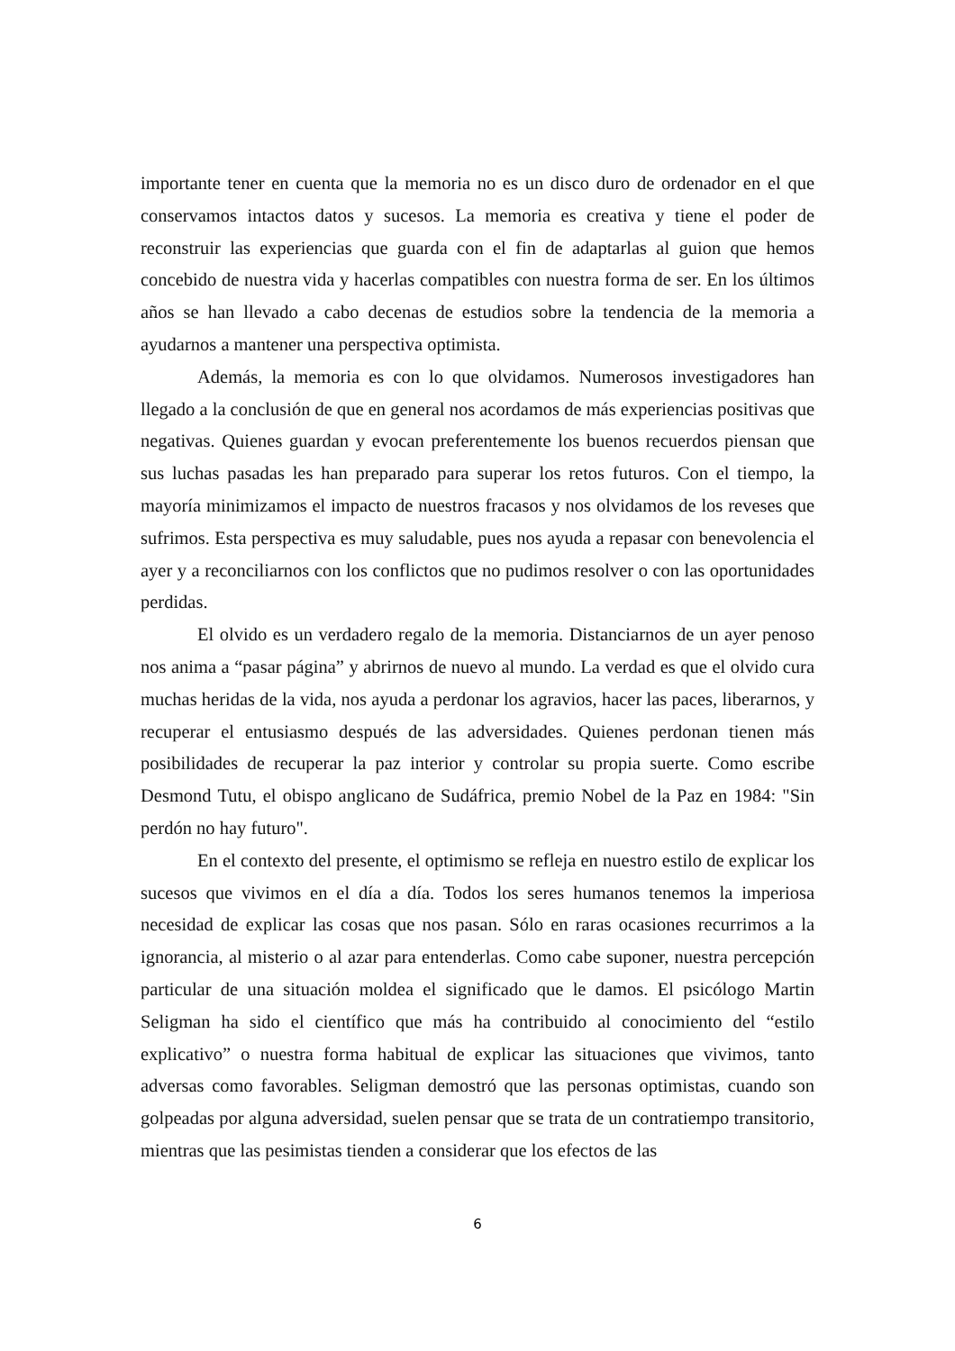importante tener en cuenta que la memoria no es un disco duro de ordenador en el que conservamos intactos datos y sucesos. La memoria es creativa y tiene el poder de reconstruir las experiencias que guarda con el fin de adaptarlas al guion que hemos concebido de nuestra vida y hacerlas compatibles con nuestra forma de ser. En los últimos años se han llevado a cabo decenas de estudios sobre la tendencia de la memoria a ayudarnos a mantener una perspectiva optimista.
Además, la memoria es con lo que olvidamos. Numerosos investigadores han llegado a la conclusión de que en general nos acordamos de más experiencias positivas que negativas. Quienes guardan y evocan preferentemente los buenos recuerdos piensan que sus luchas pasadas les han preparado para superar los retos futuros. Con el tiempo, la mayoría minimizamos el impacto de nuestros fracasos y nos olvidamos de los reveses que sufrimos. Esta perspectiva es muy saludable, pues nos ayuda a repasar con benevolencia el ayer y a reconciliarnos con los conflictos que no pudimos resolver o con las oportunidades perdidas.
El olvido es un verdadero regalo de la memoria. Distanciarnos de un ayer penoso nos anima a “pasar página” y abrirnos de nuevo al mundo. La verdad es que el olvido cura muchas heridas de la vida, nos ayuda a perdonar los agravios, hacer las paces, liberarnos, y recuperar el entusiasmo después de las adversidades. Quienes perdonan tienen más posibilidades de recuperar la paz interior y controlar su propia suerte. Como escribe Desmond Tutu, el obispo anglicano de Sudáfrica, premio Nobel de la Paz en 1984: "Sin perdón no hay futuro".
En el contexto del presente, el optimismo se refleja en nuestro estilo de explicar los sucesos que vivimos en el día a día. Todos los seres humanos tenemos la imperiosa necesidad de explicar las cosas que nos pasan. Sólo en raras ocasiones recurrimos a la ignorancia, al misterio o al azar para entenderlas. Como cabe suponer, nuestra percepción particular de una situación moldea el significado que le damos. El psicólogo Martin Seligman ha sido el científico que más ha contribuido al conocimiento del “estilo explicativo” o nuestra forma habitual de explicar las situaciones que vivimos, tanto adversas como favorables. Seligman demostró que las personas optimistas, cuando son golpeadas por alguna adversidad, suelen pensar que se trata de un contratiempo transitorio, mientras que las pesimistas tienden a considerar que los efectos de las
6